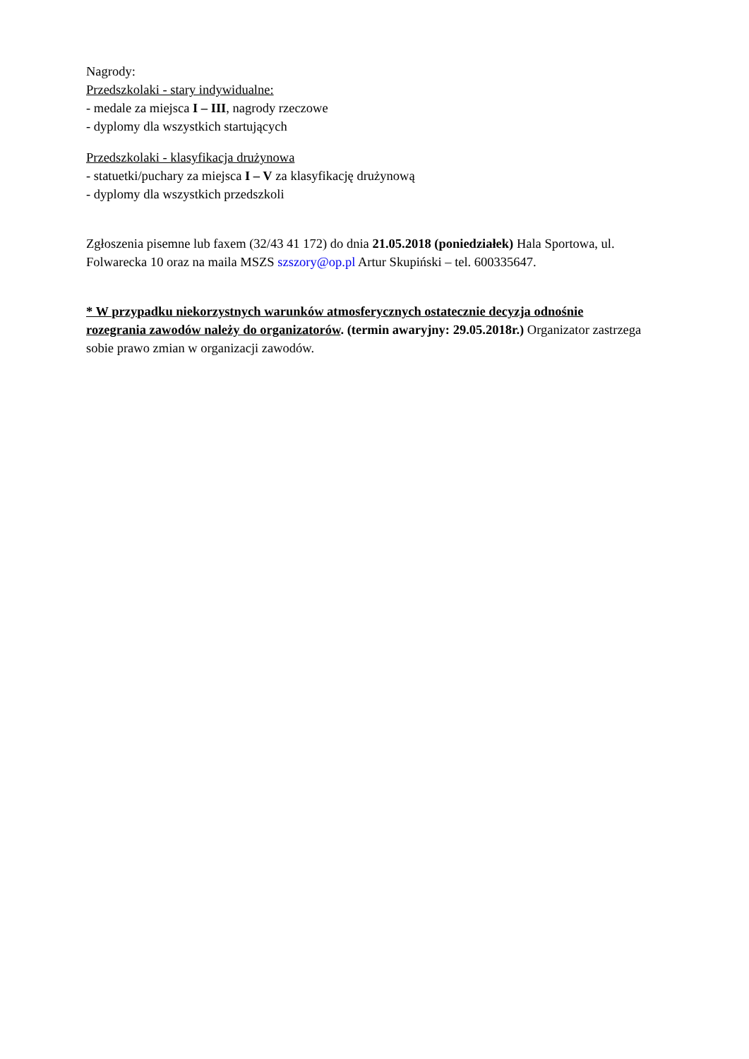Nagrody:
Przedszkolaki - stary indywidualne:
- medale za miejsca I – III, nagrody rzeczowe
- dyplomy dla wszystkich startujących
Przedszkolaki - klasyfikacja drużynowa
- statuetki/puchary za miejsca I – V za klasyfikację drużynową
- dyplomy dla wszystkich przedszkoli
Zgłoszenia pisemne lub faxem (32/43 41 172) do dnia 21.05.2018 (poniedziałek) Hala Sportowa, ul. Folwarecka 10 oraz na maila MSZS szszory@op.pl Artur Skupiński – tel. 600335647.
* W przypadku niekorzystnych warunków atmosferycznych ostatecznie decyzja odnośnie rozegrania zawodów należy do organizatorów. (termin awaryjny: 29.05.2018r.) Organizator zastrzega sobie prawo zmian w organizacji zawodów.